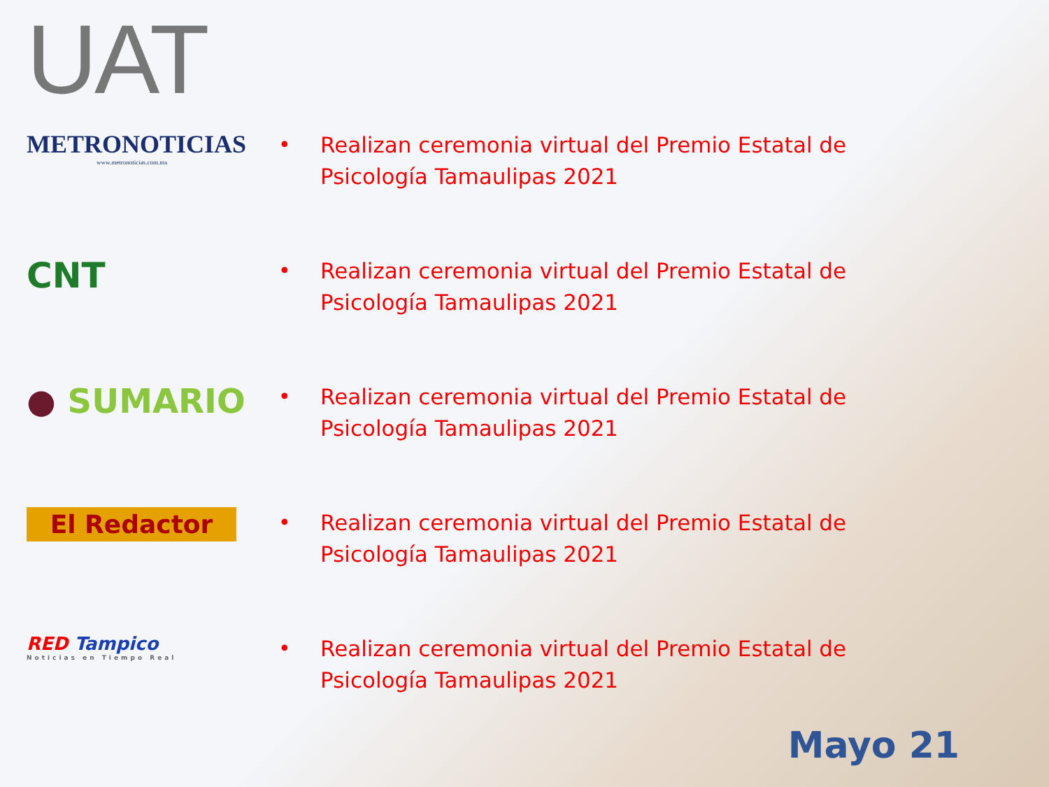UAT
METRONOTICIAS
www.metronoticias.com.mx
•
Realizan ceremonia virtual del Premio Estatal de Psicología Tamaulipas 2021
CNT
•
Realizan ceremonia virtual del Premio Estatal de Psicología Tamaulipas 2021
● SUMARIO
•
Realizan ceremonia virtual del Premio Estatal de Psicología Tamaulipas 2021
El Redactor
•
Realizan ceremonia virtual del Premio Estatal de Psicología Tamaulipas 2021
RED Tampico
Noticias en Tiempo Real
•
Realizan ceremonia virtual del Premio Estatal de Psicología Tamaulipas 2021
Mayo 21